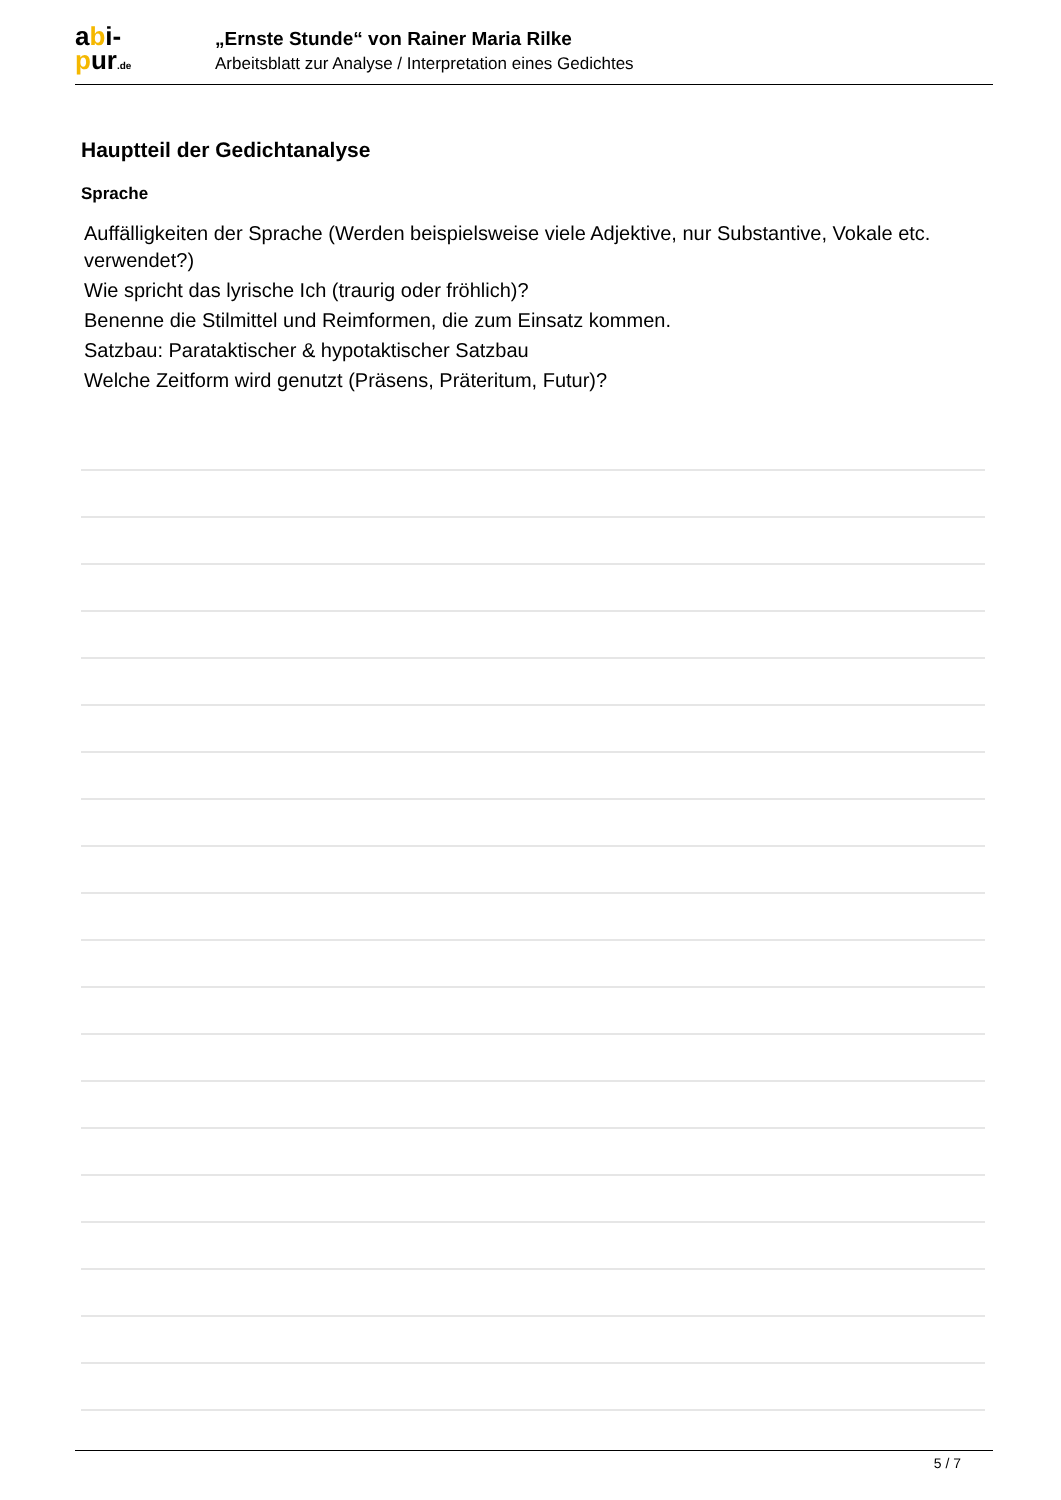abi-
pur.de
„Ernste Stunde“ von Rainer Maria Rilke
Arbeitsblatt zur Analyse / Interpretation eines Gedichtes
Hauptteil der Gedichtanalyse
Sprache
Auffälligkeiten der Sprache (Werden beispielsweise viele Adjektive, nur Substantive, Vokale etc. verwendet?)
Wie spricht das lyrische Ich (traurig oder fröhlich)?
Benenne die Stilmittel und Reimformen, die zum Einsatz kommen.
Satzbau: Parataktischer & hypotaktischer Satzbau
Welche Zeitform wird genutzt (Präsens, Präteritum, Futur)?
5 / 7